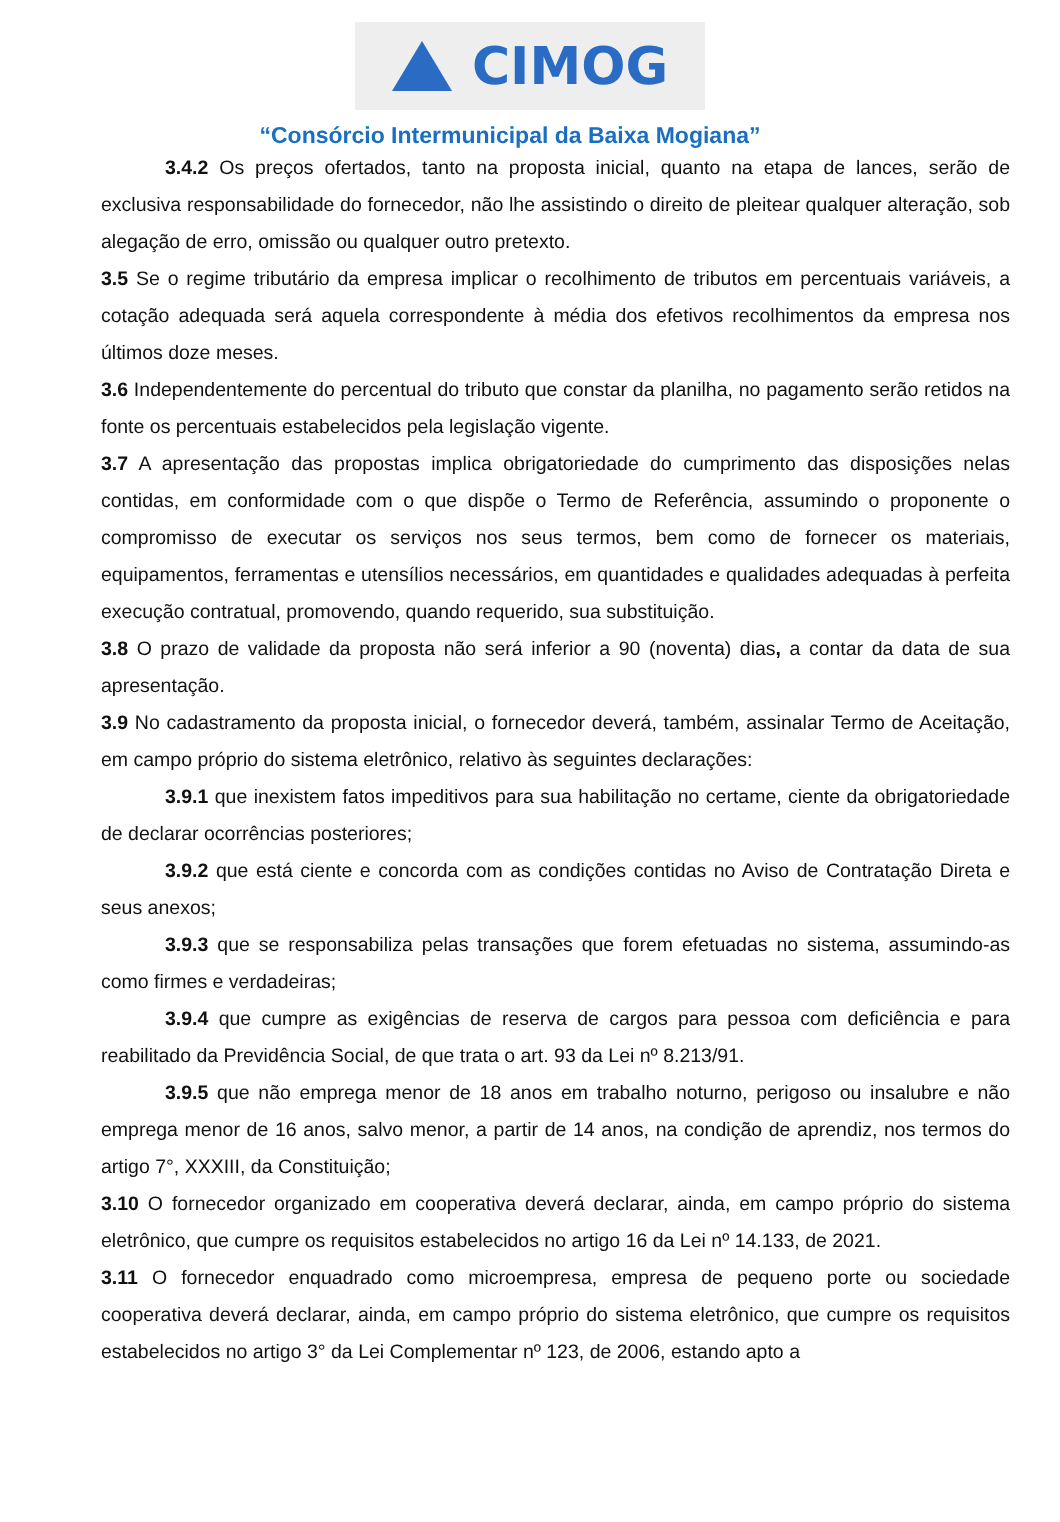CIMOG
“Consórcio Intermunicipal da Baixa Mogiana”
3.4.2 Os preços ofertados, tanto na proposta inicial, quanto na etapa de lances, serão de exclusiva responsabilidade do fornecedor, não lhe assistindo o direito de pleitear qualquer alteração, sob alegação de erro, omissão ou qualquer outro pretexto.
3.5 Se o regime tributário da empresa implicar o recolhimento de tributos em percentuais variáveis, a cotação adequada será aquela correspondente à média dos efetivos recolhimentos da empresa nos últimos doze meses.
3.6 Independentemente do percentual do tributo que constar da planilha, no pagamento serão retidos na fonte os percentuais estabelecidos pela legislação vigente.
3.7 A apresentação das propostas implica obrigatoriedade do cumprimento das disposições nelas contidas, em conformidade com o que dispõe o Termo de Referência, assumindo o proponente o compromisso de executar os serviços nos seus termos, bem como de fornecer os materiais, equipamentos, ferramentas e utensílios necessários, em quantidades e qualidades adequadas à perfeita execução contratual, promovendo, quando requerido, sua substituição.
3.8 O prazo de validade da proposta não será inferior a 90 (noventa) dias, a contar da data de sua apresentação.
3.9 No cadastramento da proposta inicial, o fornecedor deverá, também, assinalar Termo de Aceitação, em campo próprio do sistema eletrônico, relativo às seguintes declarações:
3.9.1 que inexistem fatos impeditivos para sua habilitação no certame, ciente da obrigatoriedade de declarar ocorrências posteriores;
3.9.2 que está ciente e concorda com as condições contidas no Aviso de Contratação Direta e seus anexos;
3.9.3 que se responsabiliza pelas transações que forem efetuadas no sistema, assumindo-as como firmes e verdadeiras;
3.9.4 que cumpre as exigências de reserva de cargos para pessoa com deficiência e para reabilitado da Previdência Social, de que trata o art. 93 da Lei nº 8.213/91.
3.9.5 que não emprega menor de 18 anos em trabalho noturno, perigoso ou insalubre e não emprega menor de 16 anos, salvo menor, a partir de 14 anos, na condição de aprendiz, nos termos do artigo 7°, XXXIII, da Constituição;
3.10 O fornecedor organizado em cooperativa deverá declarar, ainda, em campo próprio do sistema eletrônico, que cumpre os requisitos estabelecidos no artigo 16 da Lei nº 14.133, de 2021.
3.11 O fornecedor enquadrado como microempresa, empresa de pequeno porte ou sociedade cooperativa deverá declarar, ainda, em campo próprio do sistema eletrônico, que cumpre os requisitos estabelecidos no artigo 3° da Lei Complementar nº 123, de 2006, estando apto a